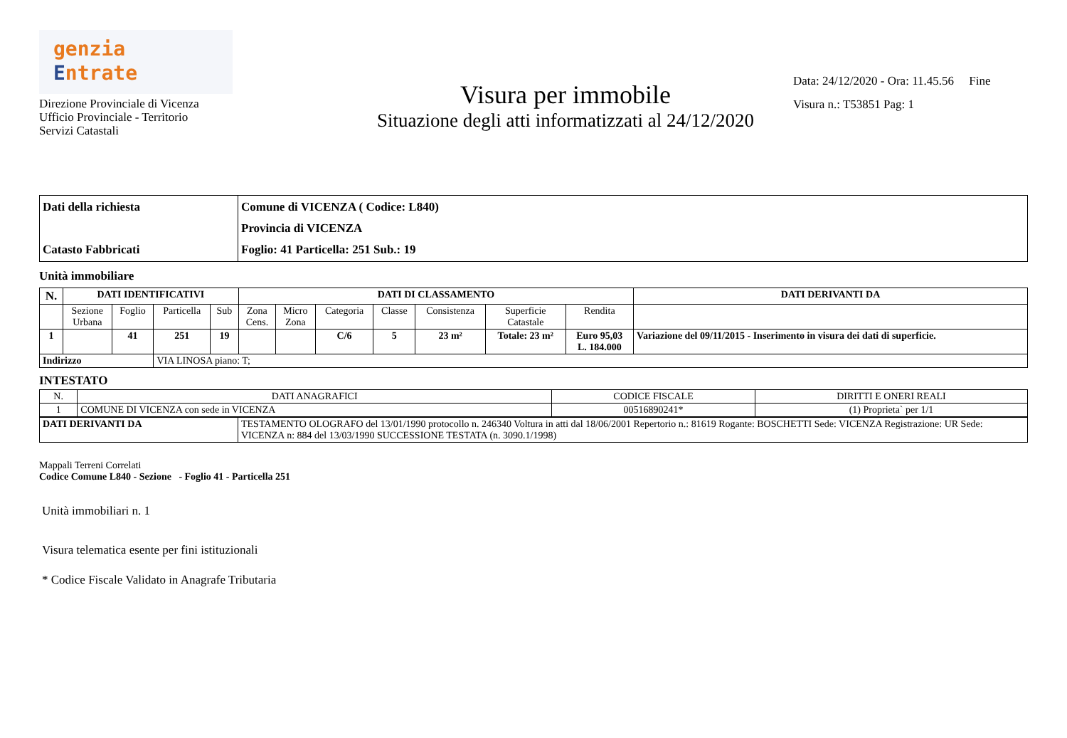genzia
Entrate
Direzione Provinciale di Vicenza
Ufficio Provinciale - Territorio
Servizi Catastali
Visura per immobile
Situazione degli atti informatizzati al 24/12/2020
Data: 24/12/2020 - Ora: 11.45.56 Fine
Visura n.: T53851 Pag: 1
| Dati della richiesta Catasto Fabbricati | Comune di VICENZA ( Codice: L840) Provincia di VICENZA Foglio: 41 Particella: 251 Sub.: 19 |
Unità immobiliare
| N. | DATI IDENTIFICATIVI | | | | DATI DI CLASSAMENTO | | | | | | | DATI DERIVANTI DA |
| --- | --- | --- | --- | --- | --- | --- | --- | --- | --- | --- | --- | --- |
| | Sezione Urbana | Foglio | Particella | Sub | Zona Cens. | Micro Zona | Categoria | Classe | Consistenza | Superficie Catastale | Rendita | |
| 1 | | 41 | 251 | 19 | | | C/6 | 5 | 23 m² | Totale: 23 m² | Euro 95,03 L. 184.000 | Variazione del 09/11/2015 - Inserimento in visura dei dati di superficie. |
| Indirizzo | | | VIA LINOSA piano: T; | | | | | | | | | |
INTESTATO
| N. | DATI ANAGRAFICI | CODICE FISCALE | DIRITTI E ONERI REALI |
| --- | --- | --- | --- |
| 1 | COMUNE DI VICENZA con sede in VICENZA | 00516890241* | (1) Proprieta` per 1/1 |
| DATI DERIVANTI DA | TESTAMENTO OLOGRAFO del 13/01/1990 protocollo n. 246340 Voltura in atti dal 18/06/2001 Repertorio n.: 81619 Rogante: BOSCHETTI Sede: VICENZA Registrazione: UR Sede: VICENZA n: 884 del 13/03/1990 SUCCESSIONE TESTATA (n. 3090.1/1998) |
Mappali Terreni Correlati
Codice Comune L840 - Sezione - Foglio 41 - Particella 251
Unità immobiliari n. 1
Visura telematica esente per fini istituzionali
* Codice Fiscale Validato in Anagrafe Tributaria